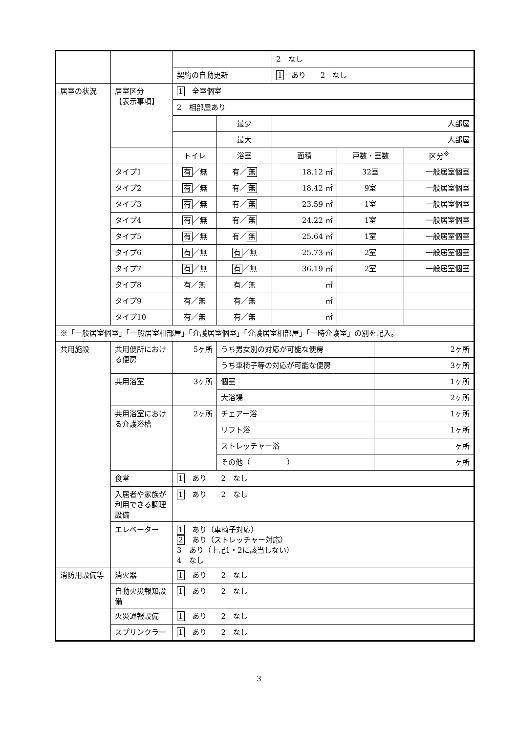| | | | | | 2 なし | | | |
| | | 契約の自動更新 | | | 1 あり 2 なし | | | |
| 居室の状況 | 居室区分 【表示事項】 | 1 全室個室 | | | | | | |
| | | 2 相部屋あり | | | | | | |
| | | | 最少 | | 人部屋 | | | |
| | | | 最大 | | 人部屋 | | | |
| | | トイレ | | 浴室 | 面積 | 戸数・室数 | | 区分<sup>※</sup> |
| | タイプ1 | 有 ／無 | | 有／ 無 | 18.12 ㎡ | 32室 | | 一般居室個室 |
| | タイプ2 | 有 ／無 | | 有／ 無 | 18.42 ㎡ | 9室 | | 一般居室個室 |
| | タイプ3 | 有 ／無 | | 有／ 無 | 23.59 ㎡ | 1室 | | 一般居室個室 |
| | タイプ4 | 有 ／無 | | 有／ 無 | 24.22 ㎡ | 1室 | | 一般居室個室 |
| | タイプ5 | 有 ／無 | | 有／ 無 | 25.64 ㎡ | 1室 | | 一般居室個室 |
| | タイプ6 | 有 ／無 | | 有 ／無 | 25.73 ㎡ | 2室 | | 一般居室個室 |
| | タイプ7 | 有 ／無 | | 有 ／無 | 36.19 ㎡ | 2室 | | 一般居室個室 |
| | タイプ8 | 有／無 | | 有／無 | ㎡ | | | |
| | タイプ9 | 有／無 | | 有／無 | ㎡ | | | |
| | タイプ10 | 有／無 | | 有／無 | ㎡ | | | |
| ※「一般居室個室」「一般居室相部屋」「介護居室個室」「介護居室相部屋」「一時介護室」の別を記入。 | | | | | | | | |
| 共用施設 | 共用便所における便房 | 5ヶ所 | | うち男女別の対応が可能な便房 | | | 2ヶ所 | |
| | | | | うち車椅子等の対応が可能な便房 | | | 3ヶ所 | |
| | 共用浴室 | 3ヶ所 | | 個室 | | | 1ヶ所 | |
| | | | | 大浴場 | | | 2ヶ所 | |
| | 共用浴室における介護浴槽 | 2ヶ所 | | チェアー浴 | | | 1ヶ所 | |
| | | | | リフト浴 | | | 1ヶ所 | |
| | | | | ストレッチャー浴 | | | ヶ所 | |
| | | | | その他（ ） | | | ヶ所 | |
| | 食堂 | 1 あり 2 なし | | | | | | |
| | 入居者や家族が利用できる調理設備 | 1 あり 2 なし | | | | | | |
| | エレベーター | 1 あり（車椅子対応） 2 あり（ストレッチャー対応） 3 あり（上記1・2に該当しない） 4 なし | | | | | | |
| 消防用設備等 | 消火器 | 1 あり 2 なし | | | | | | |
| | 自動火災報知設備 | 1 あり 2 なし | | | | | | |
| | 火災通報設備 | 1 あり 2 なし | | | | | | |
| | スプリンクラー | 1 あり 2 なし | | | | | | |
3